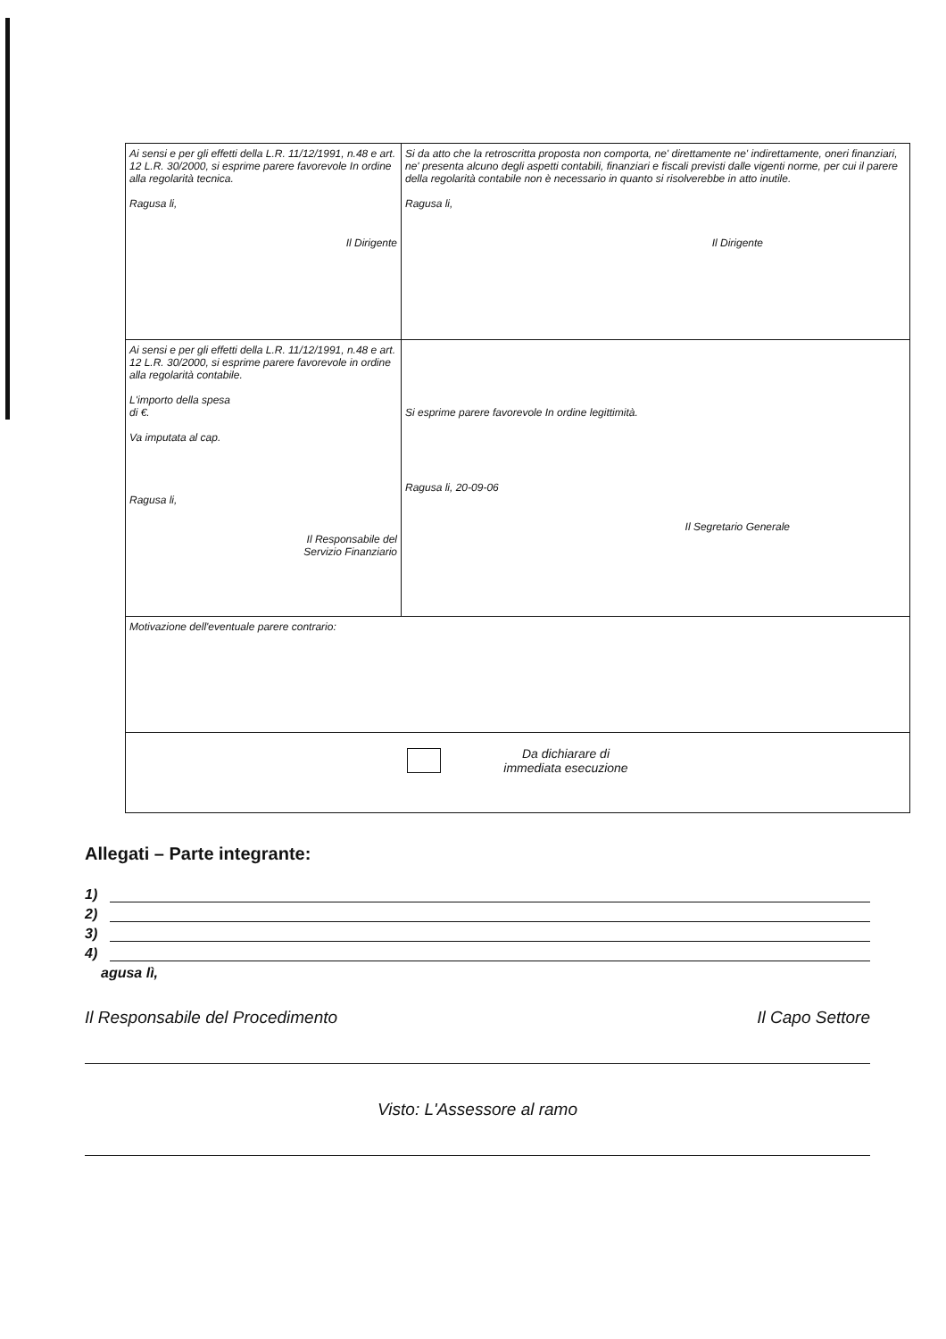| Ai sensi e per gli effetti della L.R. 11/12/1991, n.48 e art. 12 L.R. 30/2000, si esprime parere favorevole In ordine alla regolarità tecnica. Ragusa li, Il Dirigente | Si da atto che la retroscritta proposta non comporta, ne' direttamente ne' indirettamente, oneri finanziari, ne' presenta alcuno degli aspetti contabili, finanziari e fiscali previsti dalle vigenti norme, per cui il parere della regolarità contabile non è necessario in quanto si risolverebbe in atto inutile. Ragusa li, Il Dirigente |
| Ai sensi e per gli effetti della L.R. 11/12/1991, n.48 e art. 12 L.R. 30/2000, si esprime parere favorevole in ordine alla regolarità contabile. L'importo della spesa di €. Va imputata al cap. Ragusa li, Il Responsabile del Servizio Finanziario | Si esprime parere favorevole In ordine legittimità. Ragusa li, 20-09-06 Il Segretario Generale |
| Motivazione dell'eventuale parere contrario: | |
| Da dichiarare di immediata esecuzione | |
Allegati – Parte integrante:
1)
2)
3)
4)
agusa lì,
Il Responsabile del Procedimento Il Capo Settore
Visto: L'Assessore al ramo